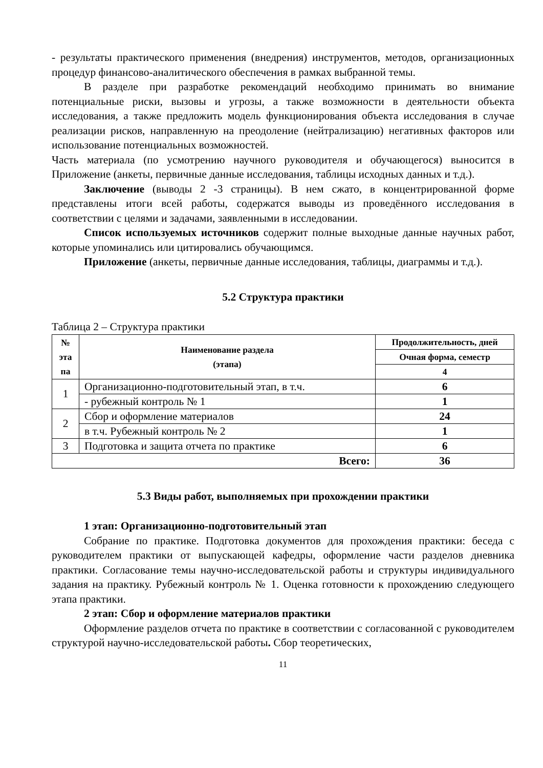- результаты практического применения (внедрения) инструментов, методов, организационных процедур финансово-аналитического обеспечения в рамках выбранной темы.
В разделе при разработке рекомендаций необходимо принимать во внимание потенциальные риски, вызовы и угрозы, а также возможности в деятельности объекта исследования, а также предложить модель функционирования объекта исследования в случае реализации рисков, направленную на преодоление (нейтрализацию) негативных факторов или использование потенциальных возможностей.
Часть материала (по усмотрению научного руководителя и обучающегося) выносится в Приложение (анкеты, первичные данные исследования, таблицы исходных данных и т.д.).
Заключение (выводы 2 -3 страницы). В нем сжато, в концентрированной форме представлены итоги всей работы, содержатся выводы из проведённого исследования в соответствии с целями и задачами, заявленными в исследовании.
Список используемых источников содержит полные выходные данные научных работ, которые упоминались или цитировались обучающимся.
Приложение (анкеты, первичные данные исследования, таблицы, диаграммы и т.д.).
5.2 Структура практики
Таблица 2 – Структура практики
| № эта па | Наименование раздела (этапа) | Продолжительность, дней |
| --- | --- | --- |
| | | Очная форма, семестр |
| | | 4 |
| 1 | Организационно-подготовительный этап, в т.ч. | 6 |
| | - рубежный контроль № 1 | 1 |
| 2 | Сбор и оформление материалов | 24 |
| | в т.ч. Рубежный контроль № 2 | 1 |
| 3 | Подготовка и защита отчета по практике | 6 |
| Всего: | | 36 |
5.3 Виды работ, выполняемых при прохождении практики
1 этап: Организационно-подготовительный этап
Собрание по практике. Подготовка документов для прохождения практики: беседа с руководителем практики от выпускающей кафедры, оформление части разделов дневника практики. Согласование темы научно-исследовательской работы и структуры индивидуального задания на практику. Рубежный контроль № 1. Оценка готовности к прохождению следующего этапа практики.
2 этап: Сбор и оформление материалов практики
Оформление разделов отчета по практике в соответствии с согласованной с руководителем структурой научно-исследовательской работы. Сбор теоретических,
11